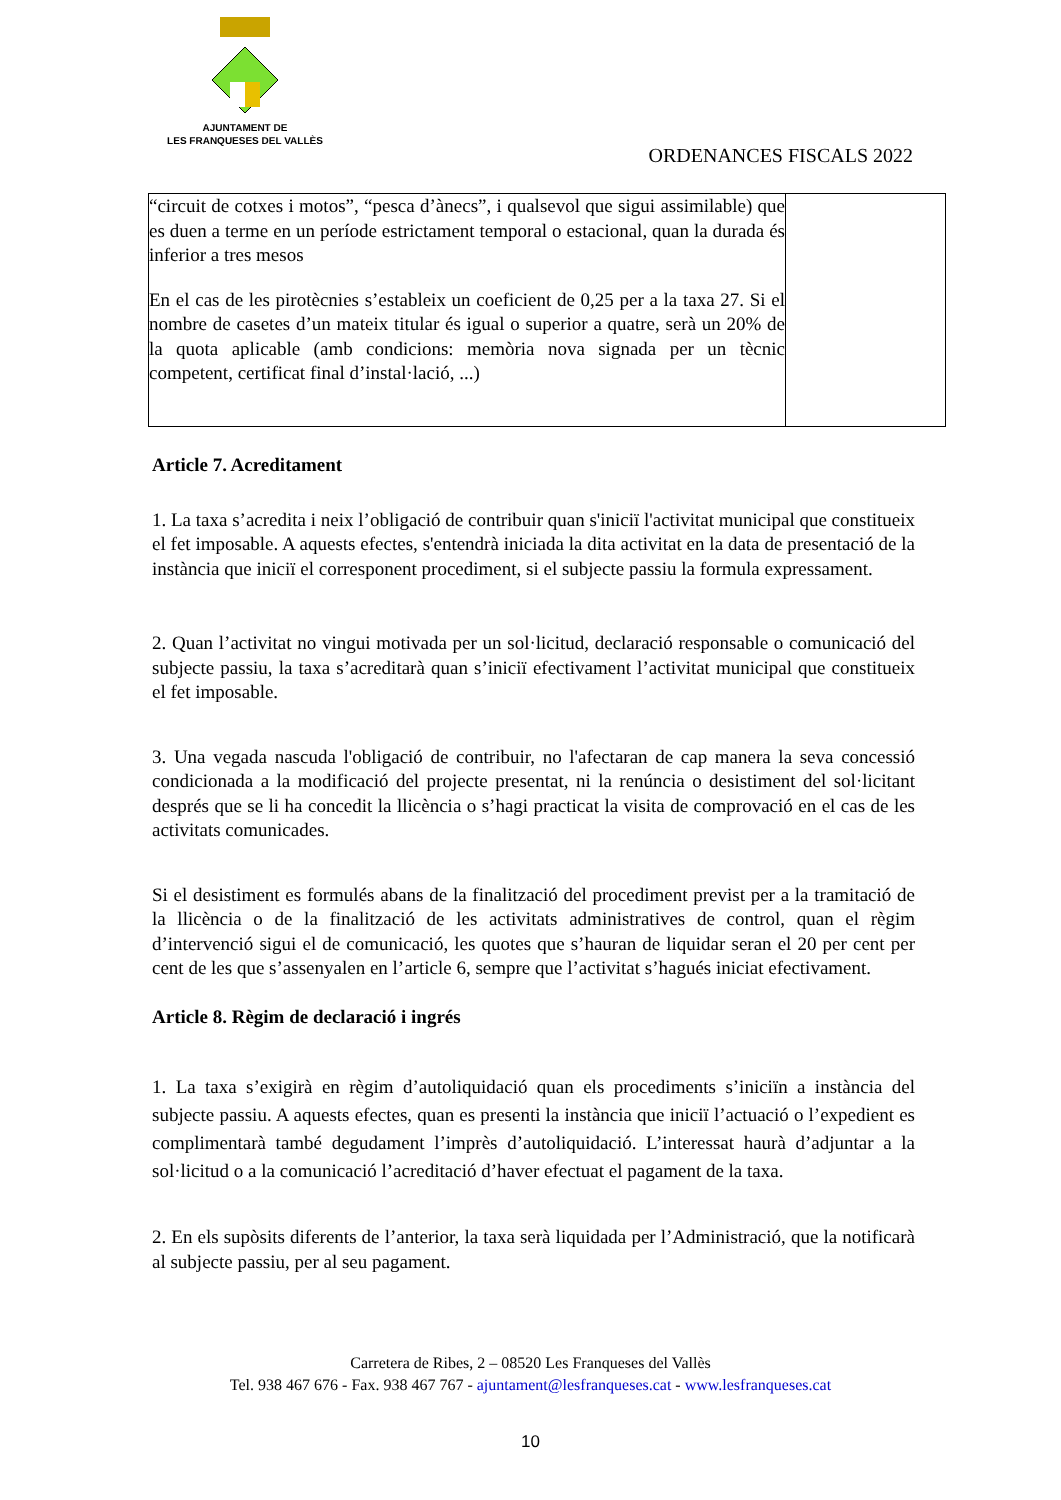AJUNTAMENT DE
LES FRANQUESES DEL VALLÈS
ORDENANCES FISCALS 2022
| “circuit de cotxes i motos”, “pesca d’ànecs”, i qualsevol que sigui assimilable) que es duen a terme en un període estrictament temporal o estacional, quan la durada és inferior a tres mesos En el cas de les pirotècnies s’estableix un coeficient de 0,25 per a la taxa 27. Si el nombre de casetes d’un mateix titular és igual o superior a quatre, serà un 20% de la quota aplicable (amb condicions: memòria nova signada per un tècnic competent, certificat final d’instal·lació, ...) | |
Article 7. Acreditament
1. La taxa s’acredita i neix l’obligació de contribuir quan s'iniciï l'activitat municipal que constitueix el fet imposable. A aquests efectes, s'entendrà iniciada la dita activitat en la data de presentació de la instància que iniciï el corresponent procediment, si el subjecte passiu la formula expressament.
2. Quan l’activitat no vingui motivada per un sol·licitud, declaració responsable o comunicació del subjecte passiu, la taxa s’acreditarà quan s’iniciï efectivament l’activitat municipal que constitueix el fet imposable.
3. Una vegada nascuda l'obligació de contribuir, no l'afectaran de cap manera la seva concessió condicionada a la modificació del projecte presentat, ni la renúncia o desistiment del sol·licitant després que se li ha concedit la llicència o s’hagi practicat la visita de comprovació en el cas de les activitats comunicades.
Si el desistiment es formulés abans de la finalització del procediment previst per a la tramitació de la llicència o de la finalització de les activitats administratives de control, quan el règim d’intervenció sigui el de comunicació, les quotes que s’hauran de liquidar seran el 20 per cent per cent de les que s’assenyalen en l’article 6, sempre que l’activitat s’hagués iniciat efectivament.
Article 8. Règim de declaració i ingrés
1. La taxa s’exigirà en règim d’autoliquidació quan els procediments s’iniciïn a instància del subjecte passiu. A aquests efectes, quan es presenti la instància que iniciï l’actuació o l’expedient es complimentarà també degudament l’imprès d’autoliquidació. L’interessat haurà d’adjuntar a la sol·licitud o a la comunicació l’acreditació d’haver efectuat el pagament de la taxa.
2. En els supòsits diferents de l’anterior, la taxa serà liquidada per l’Administració, que la notificarà al subjecte passiu, per al seu pagament.
Carretera de Ribes, 2 – 08520 Les Franqueses del Vallès
Tel. 938 467 676 - Fax. 938 467 767 - ajuntament@lesfranqueses.cat - www.lesfranqueses.cat
10